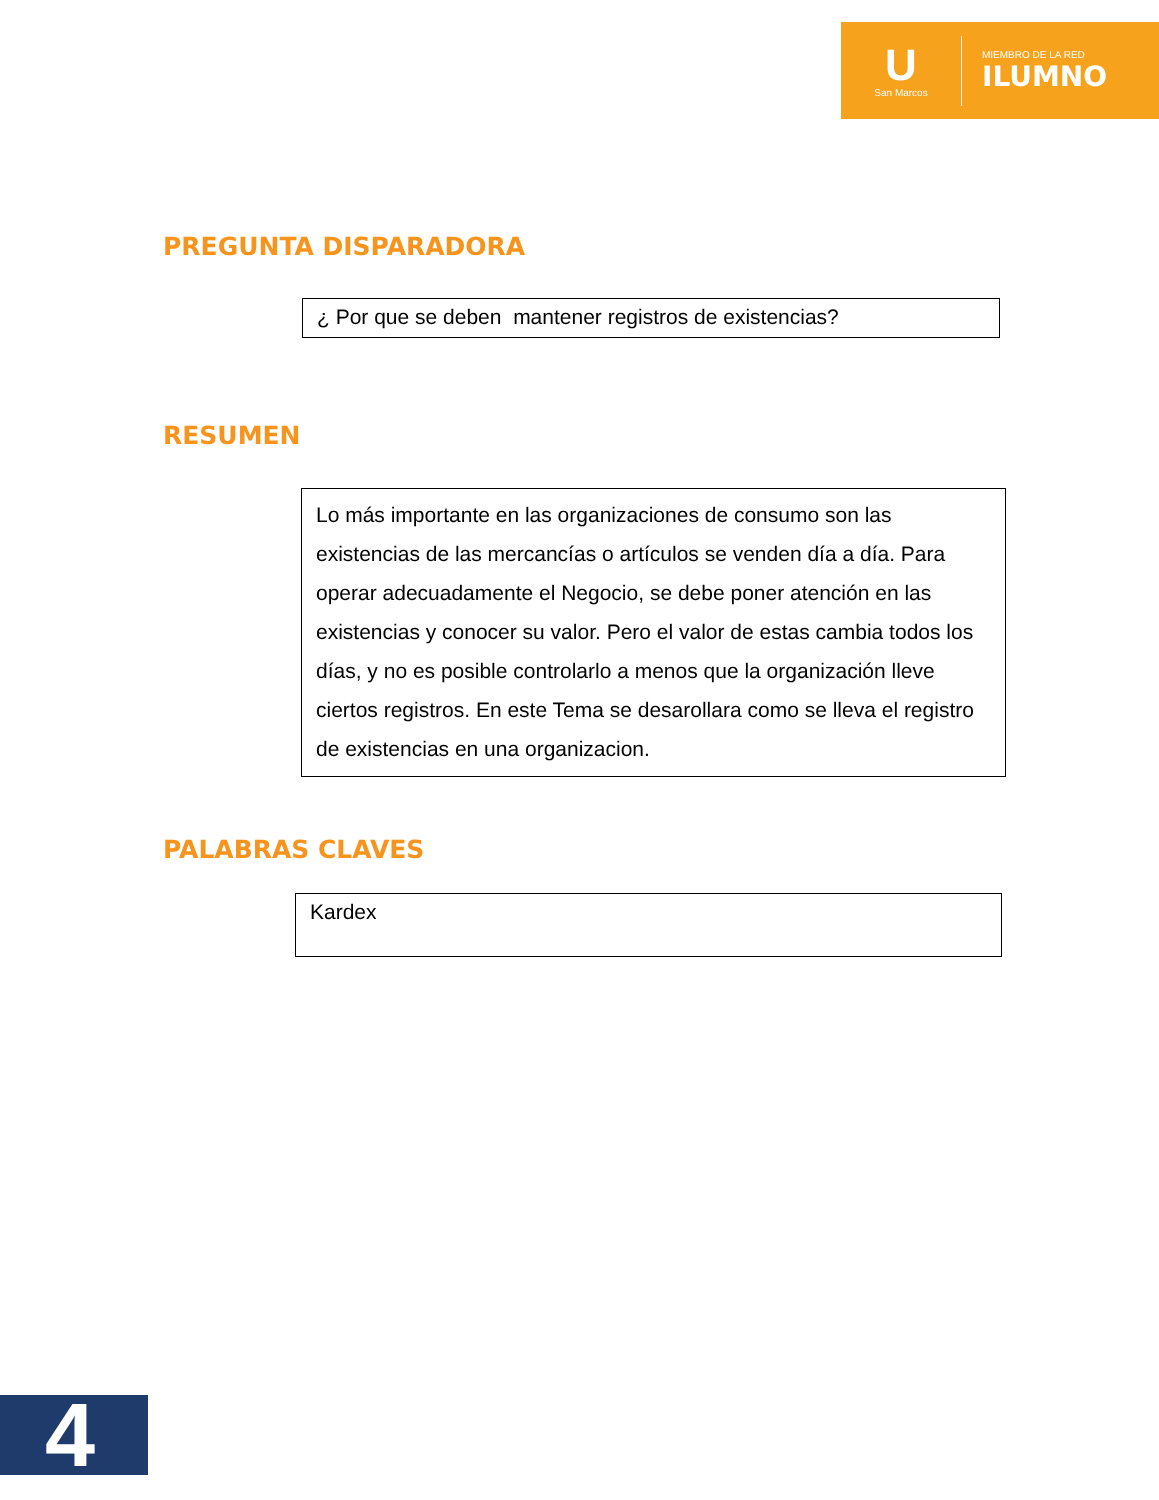U
San Marcos
MIEMBRO DE LA RED
ILUMNO
PREGUNTA DISPARADORA
¿ Por que se deben mantener registros de existencias?
RESUMEN
Lo más importante en las organizaciones de consumo son las existencias de las mercancías o artículos se venden día a día. Para operar adecuadamente el Negocio, se debe poner atención en las existencias y conocer su valor. Pero el valor de estas cambia todos los días, y no es posible controlarlo a menos que la organización lleve ciertos registros. En este Tema se desarollara como se lleva el registro de existencias en una organizacion.
PALABRAS CLAVES
Kardex
4